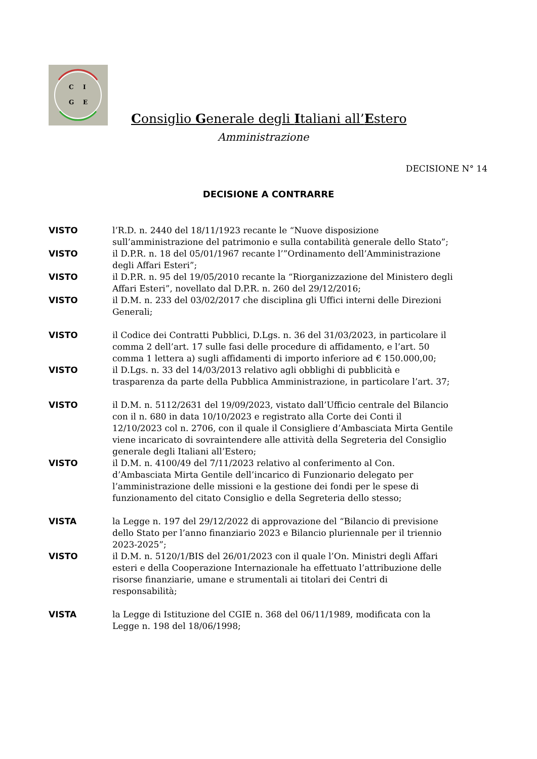C
I
G
E
Consiglio Generale degli Italiani all’Estero
Amministrazione
DECISIONE N° 14
DECISIONE A CONTRARRE
VISTO l’R.D. n. 2440 del 18/11/1923 recante le “Nuove disposizione sull’amministrazione del patrimonio e sulla contabilità generale dello Stato”;
VISTO il D.P.R. n. 18 del 05/01/1967 recante l’”Ordinamento dell’Amministrazione degli Affari Esteri”;
VISTO il D.P.R. n. 95 del 19/05/2010 recante la “Riorganizzazione del Ministero degli Affari Esteri”, novellato dal D.P.R. n. 260 del 29/12/2016;
VISTO il D.M. n. 233 del 03/02/2017 che disciplina gli Uffici interni delle Direzioni Generali;
VISTO il Codice dei Contratti Pubblici, D.Lgs. n. 36 del 31/03/2023, in particolare il comma 2 dell’art. 17 sulle fasi delle procedure di affidamento, e l’art. 50 comma 1 lettera a) sugli affidamenti di importo inferiore ad € 150.000,00;
VISTO il D.Lgs. n. 33 del 14/03/2013 relativo agli obblighi di pubblicità e trasparenza da parte della Pubblica Amministrazione, in particolare l’art. 37;
VISTO il D.M. n. 5112/2631 del 19/09/2023, vistato dall’Ufficio centrale del Bilancio con il n. 680 in data 10/10/2023 e registrato alla Corte dei Conti il 12/10/2023 col n. 2706, con il quale il Consigliere d’Ambasciata Mirta Gentile viene incaricato di sovraintendere alle attività della Segreteria del Consiglio generale degli Italiani all’Estero;
VISTO il D.M. n. 4100/49 del 7/11/2023 relativo al conferimento al Con. d’Ambasciata Mirta Gentile dell’incarico di Funzionario delegato per l’amministrazione delle missioni e la gestione dei fondi per le spese di funzionamento del citato Consiglio e della Segreteria dello stesso;
VISTA la Legge n. 197 del 29/12/2022 di approvazione del “Bilancio di previsione dello Stato per l’anno finanziario 2023 e Bilancio pluriennale per il triennio 2023-2025”;
VISTO il D.M. n. 5120/1/BIS del 26/01/2023 con il quale l’On. Ministri degli Affari esteri e della Cooperazione Internazionale ha effettuato l’attribuzione delle risorse finanziarie, umane e strumentali ai titolari dei Centri di responsabilità;
VISTA la Legge di Istituzione del CGIE n. 368 del 06/11/1989, modificata con la Legge n. 198 del 18/06/1998;